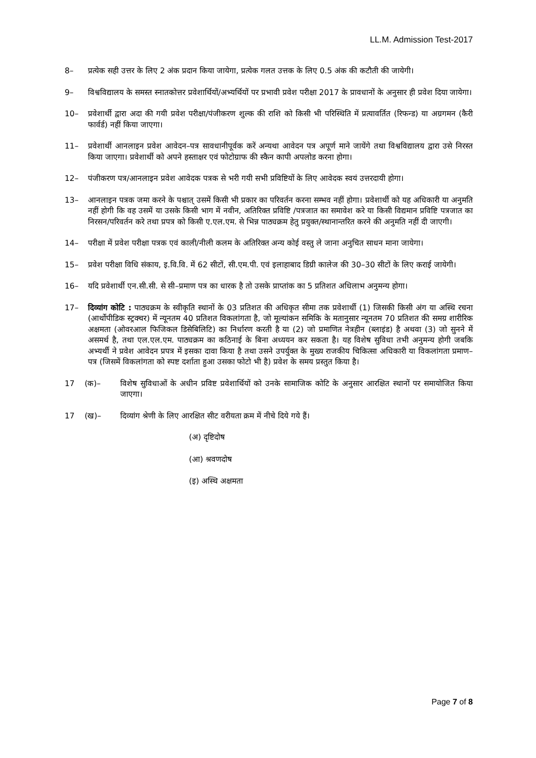LL.M. Admission Test-2017
8– प्रत्येक सही उत्तर के लिए 2 अंक प्रदान किया जायेगा, प्रत्येक गलत उत्तक के लिए 0.5 अंक की कटौती की जायेगी।
9– विश्वविद्यालय के समस्त स्नातकोत्तर प्रवेशार्थियों/अभ्यर्थियों पर प्रभावी प्रवेश परीक्षा 2017 के प्रावधानों के अनुसार ही प्रवेश दिया जायेगा।
10– प्रवेशार्थी द्वारा अदा की गयी प्रवेश परीक्षा/पंजीकरण शुल्क की राशि को किसी भी परिस्थिति में प्रत्यावर्तित (रिफन्ड) या अग्रगमन (कैरी फार्वर्ड) नहीं किया जाएगा।
11– प्रवेशार्थी आनलाइन प्रवेश आवेदन–पत्र सावधानीपूर्वक करें अन्यथा आवेदन पत्र अपूर्ण माने जायेंगे तथा विश्वविद्यालय द्वारा उसे निरस्त किया जाएगा। प्रवेशार्थी को अपने हस्ताक्षर एवं फोटोग्राफ की स्कैन कापी अपलोड करना होगा।
12– पंजीकरण पत्र/आनलाइन प्रवेश आवेदक पत्रक से भरी गयी सभी प्रविष्टियों के लिए आवेदक स्वयं उत्तरदायी होगा।
13– आनलाइन पत्रक जमा करने के पश्चात् उसमें किसी भी प्रकार का परिवर्तन करना सम्भव नहीं होगा। प्रवेशार्थी को यह अधिकारी या अनुमति नहीं होगी कि वह उसमें या उसके किसी भाग में नवीन, अतिरिक्त प्रविष्टि /पत्रजात का समावेश करे या किसी विद्यमान प्रविष्टि पत्रजात का निरसन/परिवर्तन करे तथा प्रपत्र को किसी ए.एल.एम. से भिन्न पाठ्यक्रम हेतु प्रयुक्त/स्थानान्तरित करने की अनुमति नहीं दी जाएगी।
14– परीक्षा में प्रवेश परीक्षा पत्रक एवं काली/नीली कलम के अतिरिक्त अन्य कोई वस्तु ले जाना अनुचित साधन माना जायेगा।
15– प्रवेश परीक्षा विधि संकाय, इ.वि.वि. में 62 सीटों, सी.एम.पी. एवं इलाहाबाद डिग्री कालेज की 30–30 सीटों के लिए कराई जायेगी।
16– यदि प्रवेशार्थी एन.सी.सी. से सी–प्रमाण पत्र का धारक है तो उसके प्राप्तांक का 5 प्रतिशत अधिलाभ अनुमन्य होगा।
17– दिव्यांग कोटि : पाठ्यक्रम के स्वीकृति स्थानों के 03 प्रतिशत की अधिकृत सीमा तक प्रवेशार्थी (1) जिसकी किसी अंग या अस्थि रचना (आर्थोपीडिक स्ट्रक्चर) में न्यूनतम 40 प्रतिशत विकलांगता है, जो मूल्यांकन समिकि के मतानुसार न्यूनतम 70 प्रतिशत की समग्र शारीरिक अक्षमता (ओवरआल फिजिकल डिसेबिलिटि) का निर्धारण करती है या (2) जो प्रमाणित नेत्रहीन (ब्लाइंड) है अथवा (3) जो सुनने में असमर्थ है, तथा एल.एल.एम. पाठ्यक्रम का कठिनाई के बिना अध्ययन कर सकता है। यह विशेष सुविधा तभी अनुमन्य होगी जबकि अभ्यर्थी ने प्रवेश आवेदन प्रपत्र में इसका दावा किया है तथा उसने उपर्युक्त के मुख्य राजकीय चिकित्सा अधिकारी या विकलांगता प्रमाण–पत्र (जिसमें विकलांगता को स्पष्ट दर्शाता हुआ उसका फोटो भी है) प्रवेश के समय प्रस्तुत किया है।
17 (क)– विशेष सुविधाओं के अधीन प्रविष्ट प्रवेशार्थियों को उनके सामाजिक कोटि के अनुसार आरक्षित स्थानों पर समायोजित किया जाएगा।
17 (ख)– दिव्यांग श्रेणी के लिए आरक्षित सीट वरीयता क्रम में नीचे दिये गये हैं।
(अ) दृष्टिदोष
(आ) श्रवणदोष
(इ) अस्थि अक्षमता
Page 7 of 8